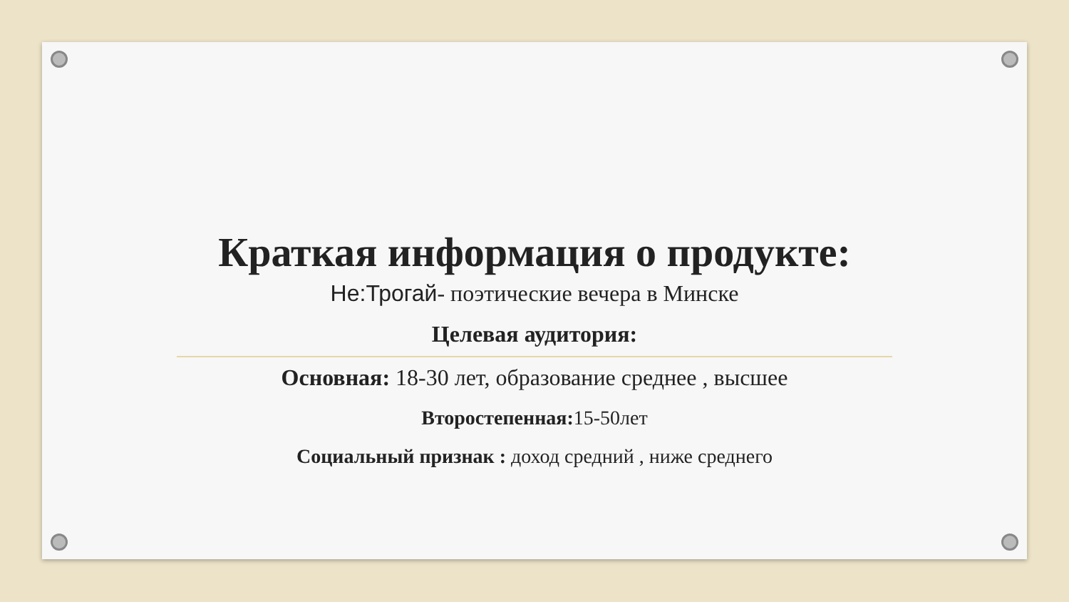Краткая информация о продукте:
Не:Трогай- поэтические вечера в Минске
Целевая аудитория:
Основная: 18-30 лет, образование среднее , высшее
Второстепенная: 15-50лет
Социальный признак : доход средний , ниже среднего